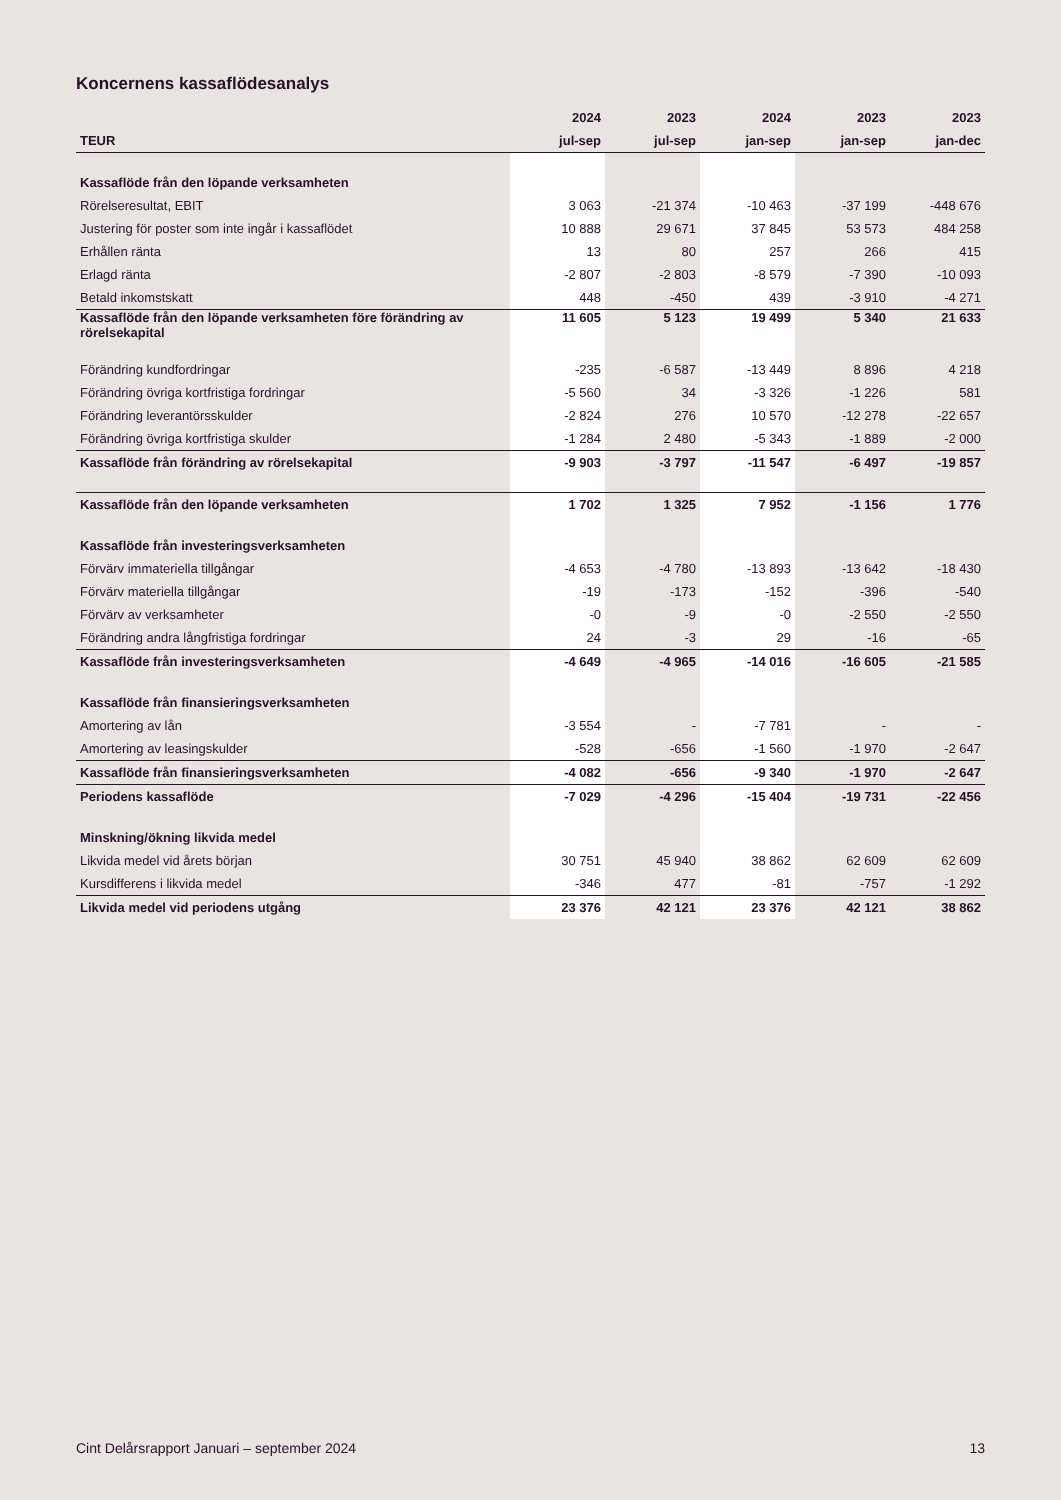Koncernens kassaflödesanalys
| | 2024 | 2023 | 2024 | 2023 | 2023 |
| --- | --- | --- | --- | --- | --- |
| TEUR | jul-sep | jul-sep | jan-sep | jan-sep | jan-dec |
| Kassaflöde från den löpande verksamheten | | | | | |
| Rörelseresultat, EBIT | 3 063 | -21 374 | -10 463 | -37 199 | -448 676 |
| Justering för poster som inte ingår i kassaflödet | 10 888 | 29 671 | 37 845 | 53 573 | 484 258 |
| Erhållen ränta | 13 | 80 | 257 | 266 | 415 |
| Erlagd ränta | -2 807 | -2 803 | -8 579 | -7 390 | -10 093 |
| Betald inkomstskatt | 448 | -450 | 439 | -3 910 | -4 271 |
| Kassaflöde från den löpande verksamheten före förändring av rörelsekapital | 11 605 | 5 123 | 19 499 | 5 340 | 21 633 |
| Förändring kundfordringar | -235 | -6 587 | -13 449 | 8 896 | 4 218 |
| Förändring övriga kortfristiga fordringar | -5 560 | 34 | -3 326 | -1 226 | 581 |
| Förändring leverantörsskulder | -2 824 | 276 | 10 570 | -12 278 | -22 657 |
| Förändring övriga kortfristiga skulder | -1 284 | 2 480 | -5 343 | -1 889 | -2 000 |
| Kassaflöde från förändring av rörelsekapital | -9 903 | -3 797 | -11 547 | -6 497 | -19 857 |
| Kassaflöde från den löpande verksamheten | 1 702 | 1 325 | 7 952 | -1 156 | 1 776 |
| Kassaflöde från investeringsverksamheten | | | | | |
| Förvärv immateriella tillgångar | -4 653 | -4 780 | -13 893 | -13 642 | -18 430 |
| Förvärv materiella tillgångar | -19 | -173 | -152 | -396 | -540 |
| Förvärv av verksamheter | -0 | -9 | -0 | -2 550 | -2 550 |
| Förändring andra långfristiga fordringar | 24 | -3 | 29 | -16 | -65 |
| Kassaflöde från investeringsverksamheten | -4 649 | -4 965 | -14 016 | -16 605 | -21 585 |
| Kassaflöde från finansieringsverksamheten | | | | | |
| Amortering av lån | -3 554 | - | -7 781 | - | - |
| Amortering av leasingskulder | -528 | -656 | -1 560 | -1 970 | -2 647 |
| Kassaflöde från finansieringsverksamheten | -4 082 | -656 | -9 340 | -1 970 | -2 647 |
| Periodens kassaflöde | -7 029 | -4 296 | -15 404 | -19 731 | -22 456 |
| Minskning/ökning likvida medel | | | | | |
| Likvida medel vid årets början | 30 751 | 45 940 | 38 862 | 62 609 | 62 609 |
| Kursdifferens i likvida medel | -346 | 477 | -81 | -757 | -1 292 |
| Likvida medel vid periodens utgång | 23 376 | 42 121 | 23 376 | 42 121 | 38 862 |
Cint Delårsrapport Januari – september 2024 13